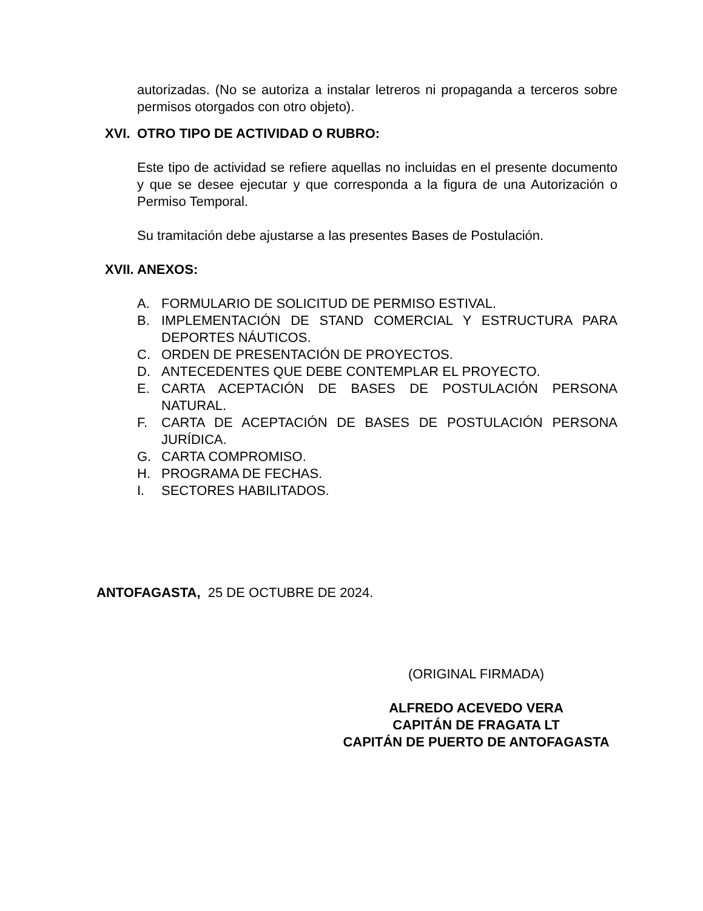autorizadas. (No se autoriza a instalar letreros ni propaganda a terceros sobre permisos otorgados con otro objeto).
XVI. OTRO TIPO DE ACTIVIDAD O RUBRO:
Este tipo de actividad se refiere aquellas no incluidas en el presente documento y que se desee ejecutar y que corresponda a la figura de una Autorización o Permiso Temporal.
Su tramitación debe ajustarse a las presentes Bases de Postulación.
XVII. ANEXOS:
A. FORMULARIO DE SOLICITUD DE PERMISO ESTIVAL.
B. IMPLEMENTACIÓN DE STAND COMERCIAL Y ESTRUCTURA PARA DEPORTES NÁUTICOS.
C. ORDEN DE PRESENTACIÓN DE PROYECTOS.
D. ANTECEDENTES QUE DEBE CONTEMPLAR EL PROYECTO.
E. CARTA ACEPTACIÓN DE BASES DE POSTULACIÓN PERSONA NATURAL.
F. CARTA DE ACEPTACIÓN DE BASES DE POSTULACIÓN PERSONA JURÍDICA.
G. CARTA COMPROMISO.
H. PROGRAMA DE FECHAS.
I. SECTORES HABILITADOS.
ANTOFAGASTA, 25 DE OCTUBRE DE 2024.
(ORIGINAL FIRMADA)
ALFREDO ACEVEDO VERA
CAPITÁN DE FRAGATA LT
CAPITÁN DE PUERTO DE ANTOFAGASTA